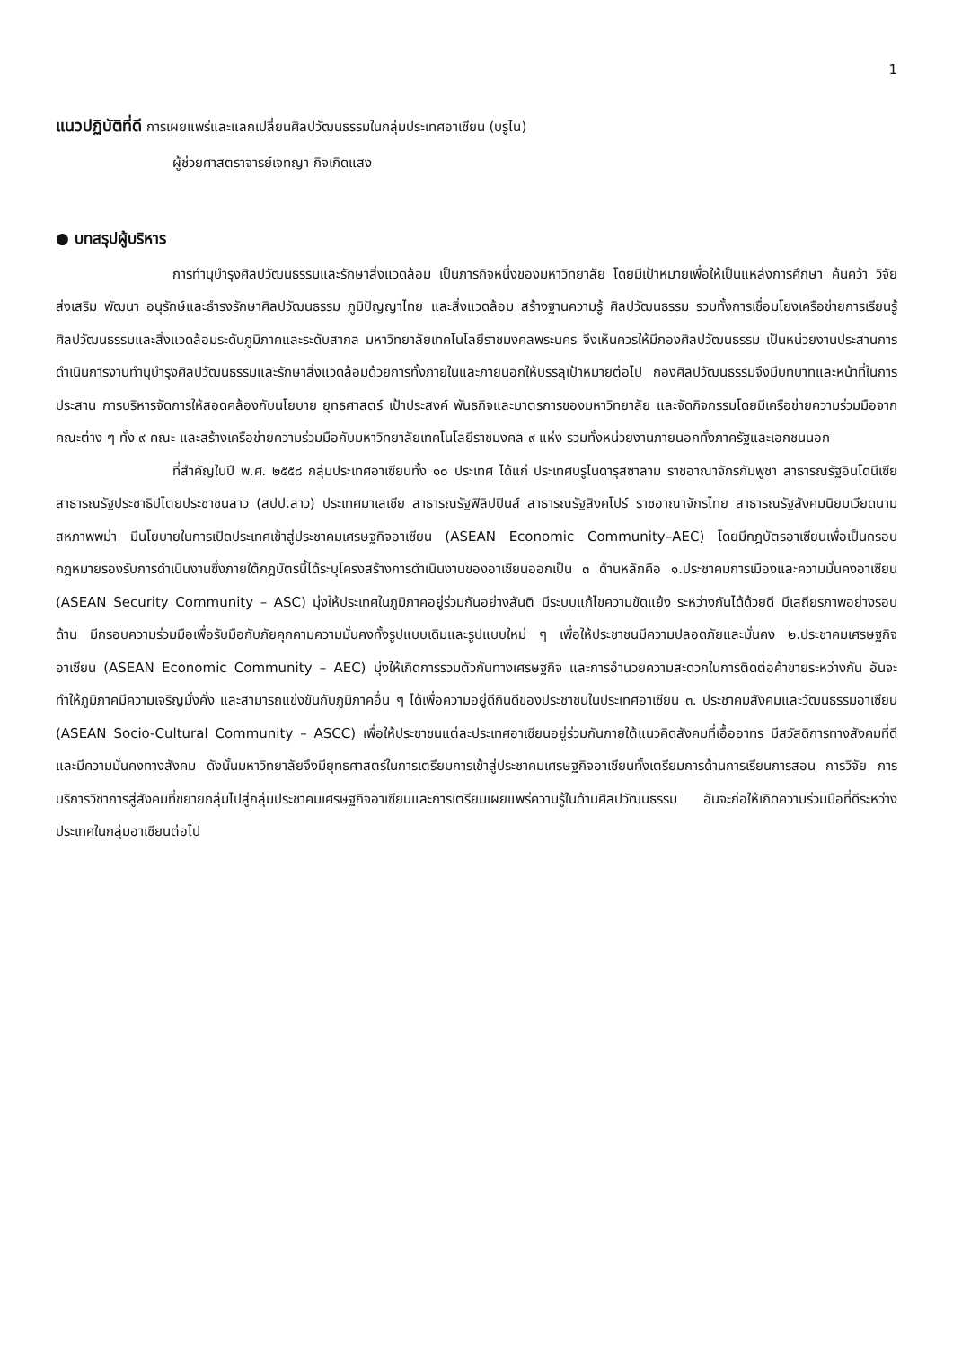1
แนวปฏิบัติที่ดี การเผยแพร่และแลกเปลี่ยนศิลปวัฒนธรรมในกลุ่มประเทศอาเซียน (บรูไน)
ผู้ช่วยศาสตราจารย์เจทญา กิจเกิดแสง
● บทสรุปผู้บริหาร
การทำนุบำรุงศิลปวัฒนธรรมและรักษาสิ่งแวดล้อม เป็นภารกิจหนึ่งของมหาวิทยาลัย โดยมีเป้าหมายเพื่อให้เป็นแหล่งการศึกษา ค้นคว้า วิจัย ส่งเสริม พัฒนา อนุรักษ์และธำรงรักษาศิลปวัฒนธรรม ภูมิปัญญาไทย และสิ่งแวดล้อม สร้างฐานความรู้ ศิลปวัฒนธรรม รวมทั้งการเชื่อมโยงเครือข่ายการเรียนรู้ศิลปวัฒนธรรมและสิ่งแวดล้อมระดับภูมิภาคและระดับสากล มหาวิทยาลัยเทคโนโลยีราชมงคลพระนคร จึงเห็นควรให้มีกองศิลปวัฒนธรรม เป็นหน่วยงานประสานการดำเนินการงานทำนุบำรุงศิลปวัฒนธรรมและรักษาสิ่งแวดล้อมด้วยการทั้งภายในและภายนอกให้บรรลุเป้าหมายต่อไป กองศิลปวัฒนธรรมจึงมีบทบาทและหน้าที่ในการประสาน การบริหารจัดการให้สอดคล้องกับนโยบาย ยุทธศาสตร์ เป้าประสงค์ พันธกิจและมาตรการของมหาวิทยาลัย และจัดกิจกรรมโดยมีเครือข่ายความร่วมมือจากคณะต่าง ๆ ทั้ง ๙ คณะ และสร้างเครือข่ายความร่วมมือกับมหาวิทยาลัยเทคโนโลยีราชมงคล ๙ แห่ง รวมทั้งหน่วยงานภายนอกทั้งภาครัฐและเอกชนนอก
ที่สำคัญในปี พ.ศ. ๒๕๕๘ กลุ่มประเทศอาเซียนทั้ง ๑๐ ประเทศ ได้แก่ ประเทศบรูไนดารุสซาลาม ราชอาณาจักรกัมพูชา สาธารณรัฐอินโดนีเซีย สาธารณรัฐประชาธิปไตยประชาชนลาว (สปป.ลาว) ประเทศมาเลเซีย สาธารณรัฐฟิลิปปินส์ สาธารณรัฐสิงคโปร์ ราชอาณาจักรไทย สาธารณรัฐสังคมนิยมเวียดนาม สหภาพพม่า มีนโยบายในการเปิดประเทศเข้าสู่ประชาคมเศรษฐกิจอาเซียน (ASEAN Economic Community–AEC) โดยมีกฎบัตรอาเซียนเพื่อเป็นกรอบกฎหมายรองรับการดำเนินงานซึ่งภายใต้กฎบัตรนี้ได้ระบุโครงสร้างการดำเนินงานของอาเซียนออกเป็น ๓ ด้านหลักคือ ๑.ประชาคมการเมืองและความมั่นคงอาเซียน (ASEAN Security Community – ASC) มุ่งให้ประเทศในภูมิภาคอยู่ร่วมกันอย่างสันติ มีระบบแก้ไขความขัดแย้ง ระหว่างกันได้ด้วยดี มีเสถียรภาพอย่างรอบด้าน มีกรอบความร่วมมือเพื่อรับมือกับภัยคุกคามความมั่นคงทั้งรูปแบบเดิมและรูปแบบใหม่ ๆ เพื่อให้ประชาชนมีความปลอดภัยและมั่นคง ๒.ประชาคมเศรษฐกิจอาเซียน (ASEAN Economic Community – AEC) มุ่งให้เกิดการรวมตัวกันทางเศรษฐกิจ และการอำนวยความสะดวกในการติดต่อค้าขายระหว่างกัน อันจะทำให้ภูมิภาคมีความเจริญมั่งคั่ง และสามารถแข่งขันกับภูมิภาคอื่น ๆ ได้เพื่อความอยู่ดีกินดีของประชาชนในประเทศอาเซียน ๓. ประชาคมสังคมและวัฒนธรรมอาเซียน (ASEAN Socio-Cultural Community – ASCC) เพื่อให้ประชาชนแต่ละประเทศอาเซียนอยู่ร่วมกันภายใต้แนวคิดสังคมที่เอื้ออาทร มีสวัสดิการทางสังคมที่ดี และมีความมั่นคงทางสังคม ดังนั้นมหาวิทยาลัยจึงมียุทธศาสตร์ในการเตรียมการเข้าสู่ประชาคมเศรษฐกิจอาเซียนทั้งเตรียมการด้านการเรียนการสอน การวิจัย การบริการวิชาการสู่สังคมที่ขยายกลุ่มไปสู่กลุ่มประชาคมเศรษฐกิจอาเซียนและการเตรียมเผยแพร่ความรู้ในด้านศิลปวัฒนธรรม อันจะก่อให้เกิดความร่วมมือที่ดีระหว่างประเทศในกลุ่มอาเซียนต่อไป